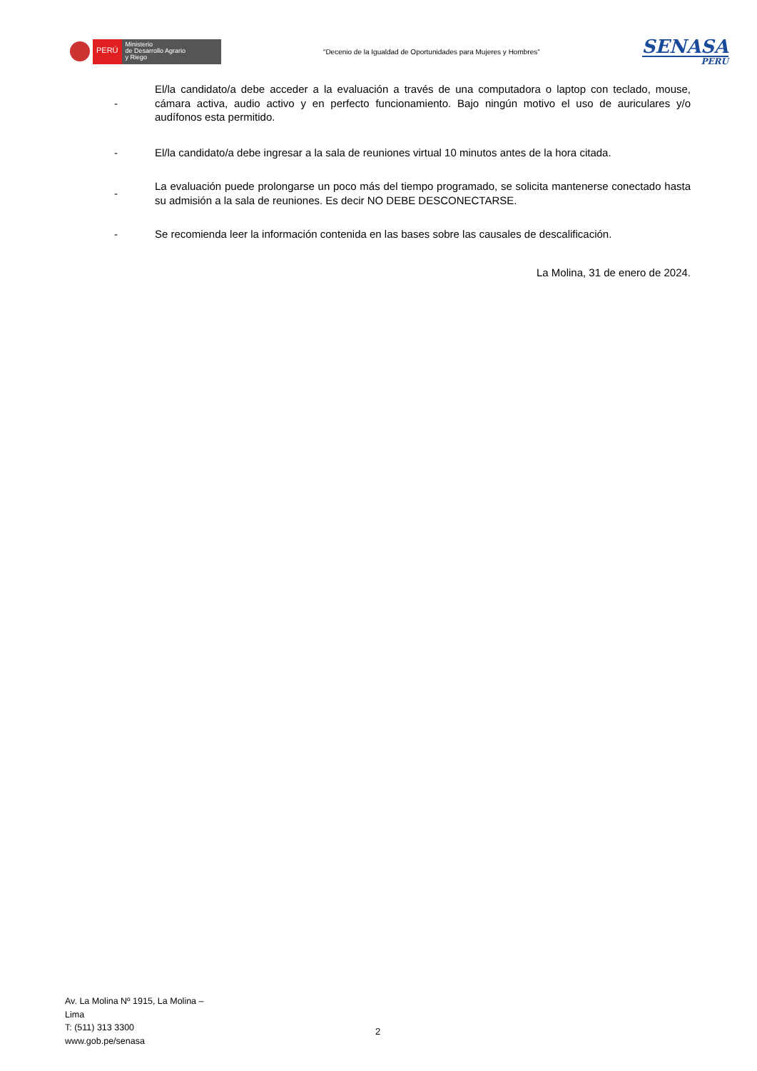PERÚ
Ministerio
de Desarrollo Agrario
y Riego
“Decenio de la Igualdad de Oportunidades para Mujeres y Hombres”
SENASA
PERU
- El/la candidato/a debe acceder a la evaluación a través de una computadora o laptop con teclado, mouse, cámara activa, audio activo y en perfecto funcionamiento. Bajo ningún motivo el uso de auriculares y/o audífonos esta permitido.
- El/la candidato/a debe ingresar a la sala de reuniones virtual 10 minutos antes de la hora citada.
- La evaluación puede prolongarse un poco más del tiempo programado, se solicita mantenerse conectado hasta su admisión a la sala de reuniones. Es decir NO DEBE DESCONECTARSE.
- Se recomienda leer la información contenida en las bases sobre las causales de descalificación.
La Molina, 31 de enero de 2024.
Av. La Molina Nº 1915, La Molina – Lima
T: (511) 313 3300
www.gob.pe/senasa
2